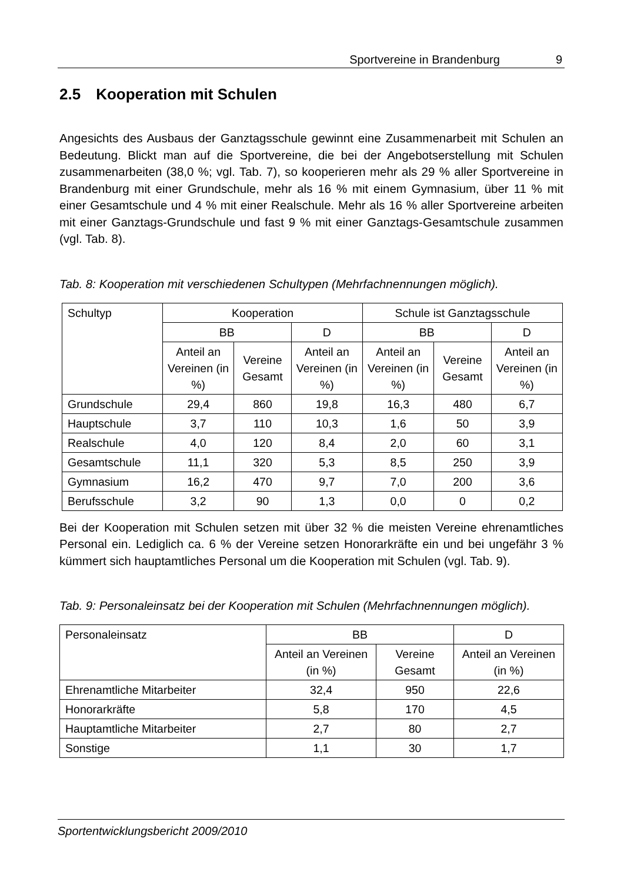Sportvereine in Brandenburg 9
2.5 Kooperation mit Schulen
Angesichts des Ausbaus der Ganztagsschule gewinnt eine Zusammenarbeit mit Schulen an Bedeutung. Blickt man auf die Sportvereine, die bei der Angebotserstellung mit Schulen zusammenarbeiten (38,0 %; vgl. Tab. 7), so kooperieren mehr als 29 % aller Sportvereine in Brandenburg mit einer Grundschule, mehr als 16 % mit einem Gymnasium, über 11 % mit einer Gesamtschule und 4 % mit einer Realschule. Mehr als 16 % aller Sportvereine arbeiten mit einer Ganztags-Grundschule und fast 9 % mit einer Ganztags-Gesamtschule zusammen (vgl. Tab. 8).
Tab. 8: Kooperation mit verschiedenen Schultypen (Mehrfachnennungen möglich).
| Schultyp | Kooperation | | | Schule ist Ganztagsschule | | |
| --- | --- | --- | --- | --- | --- | --- |
| | BB | | D | BB | | D |
| | Anteil an Vereinen (in %) | Vereine Gesamt | Anteil an Vereinen (in %) | Anteil an Vereinen (in %) | Vereine Gesamt | Anteil an Vereinen (in %) |
| Grundschule | 29,4 | 860 | 19,8 | 16,3 | 480 | 6,7 |
| Hauptschule | 3,7 | 110 | 10,3 | 1,6 | 50 | 3,9 |
| Realschule | 4,0 | 120 | 8,4 | 2,0 | 60 | 3,1 |
| Gesamtschule | 11,1 | 320 | 5,3 | 8,5 | 250 | 3,9 |
| Gymnasium | 16,2 | 470 | 9,7 | 7,0 | 200 | 3,6 |
| Berufsschule | 3,2 | 90 | 1,3 | 0,0 | 0 | 0,2 |
Bei der Kooperation mit Schulen setzen mit über 32 % die meisten Vereine ehrenamtliches Personal ein. Lediglich ca. 6 % der Vereine setzen Honorarkräfte ein und bei ungefähr 3 % kümmert sich hauptamtliches Personal um die Kooperation mit Schulen (vgl. Tab. 9).
Tab. 9: Personaleinsatz bei der Kooperation mit Schulen (Mehrfachnennungen möglich).
| Personaleinsatz | BB | | D |
| --- | --- | --- | --- |
| | Anteil an Vereinen (in %) | Vereine Gesamt | Anteil an Vereinen (in %) |
| Ehrenamtliche Mitarbeiter | 32,4 | 950 | 22,6 |
| Honorarkräfte | 5,8 | 170 | 4,5 |
| Hauptamtliche Mitarbeiter | 2,7 | 80 | 2,7 |
| Sonstige | 1,1 | 30 | 1,7 |
Sportentwicklungsbericht 2009/2010